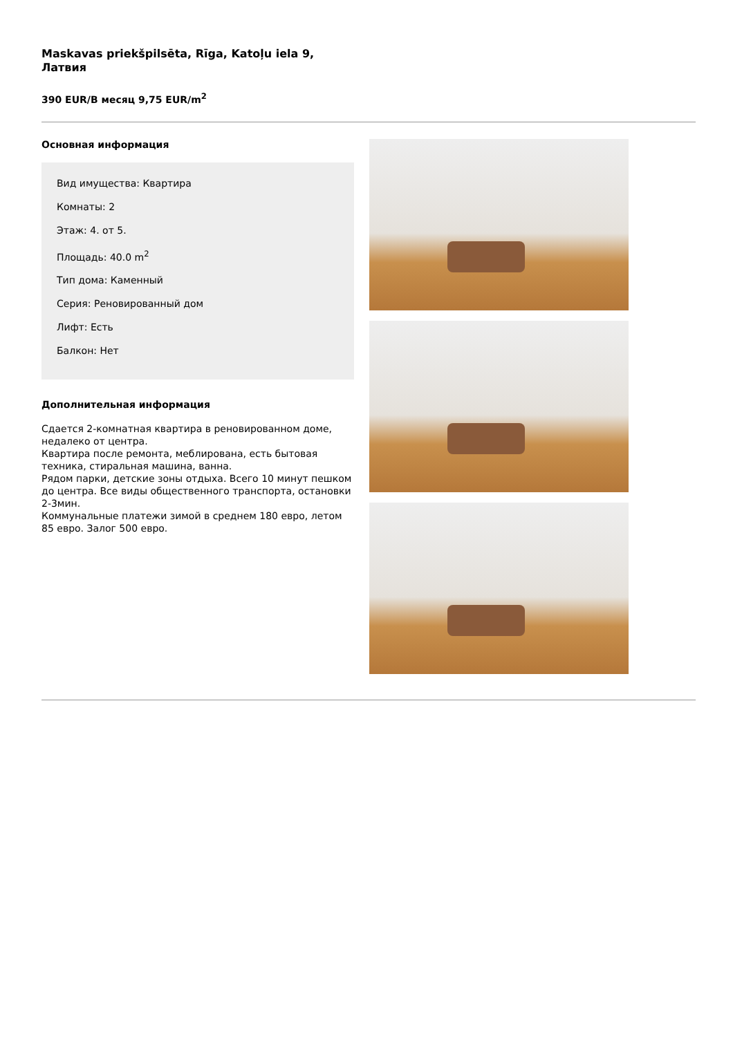Maskavas priekšpilsēta, Rīga, Katoļu iela 9, Латвия
390 EUR/В месяц 9,75 EUR/m<sup>2</sup>
Основная информация
Вид имущества: Квартира
Комнаты: 2
Этаж: 4. от 5.
Площадь: 40.0 m<sup>2</sup>
Тип дома: Каменный
Серия: Реновированный дом
Лифт: Есть
Балкон: Нет
Дополнительная информация
Сдается 2-комнатная квартира в реновированном доме, недалеко от центра.
Квартира после ремонта, меблирована, есть бытовая техника, стиральная машина, ванна.
Рядом парки, детские зоны отдыха. Всего 10 минут пешком до центра. Все виды общественного транспорта, остановки 2-3мин.
Коммунальные платежи зимой в среднем 180 евро, летом 85 евро. Залог 500 евро.